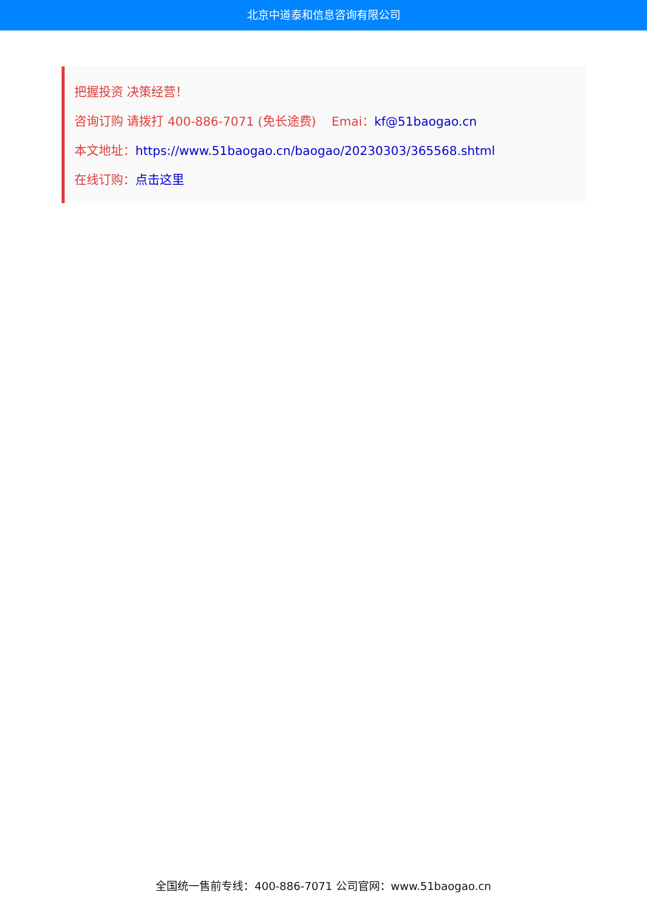北京中道泰和信息咨询有限公司
把握投资 决策经营！
咨询订购 请拨打 400-886-7071 (免长途费) Emai：kf@51baogao.cn
本文地址：https://www.51baogao.cn/baogao/20230303/365568.shtml
在线订购：点击这里
全国统一售前专线：400-886-7071 公司官网：www.51baogao.cn